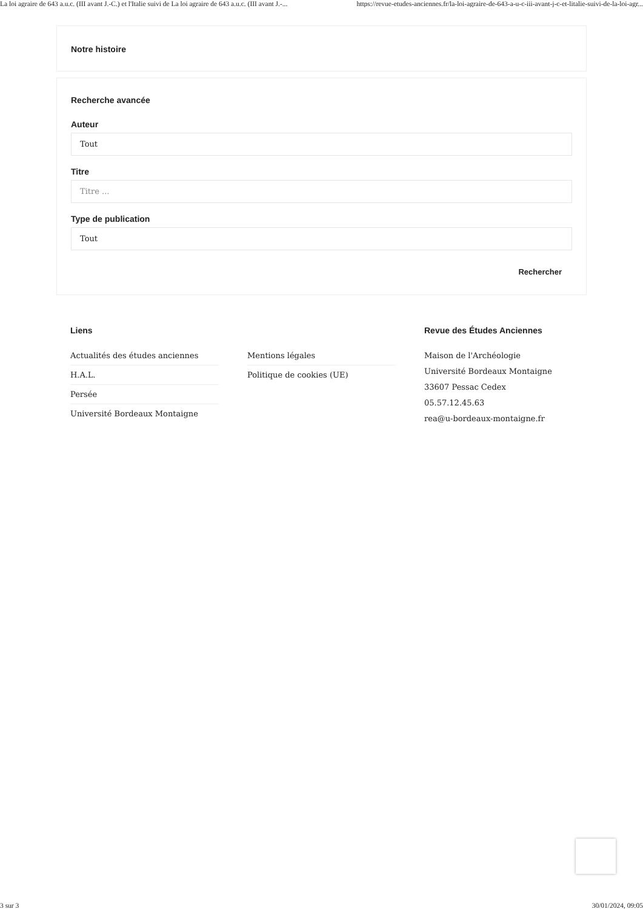La loi agraire de 643 a.u.c. (III avant J.-C.) et l'Italie suivi de La loi agraire de 643 a.u.c. (III avant J.-... https://revue-etudes-anciennes.fr/la-loi-agraire-de-643-a-u-c-iii-avant-j-c-et-litalie-suivi-de-la-loi-agr...
Notre histoire
Recherche avancée
Auteur
Tout
Titre
Titre ...
Type de publication
Tout
Rechercher
Liens
Actualités des études anciennes
H.A.L.
Persée
Université Bordeaux Montaigne
Mentions légales
Politique de cookies (UE)
Revue des Études Anciennes
Maison de l'Archéologie
Université Bordeaux Montaigne
33607 Pessac Cedex
05.57.12.45.63
rea@u-bordeaux-montaigne.fr
3 sur 3 30/01/2024, 09:05